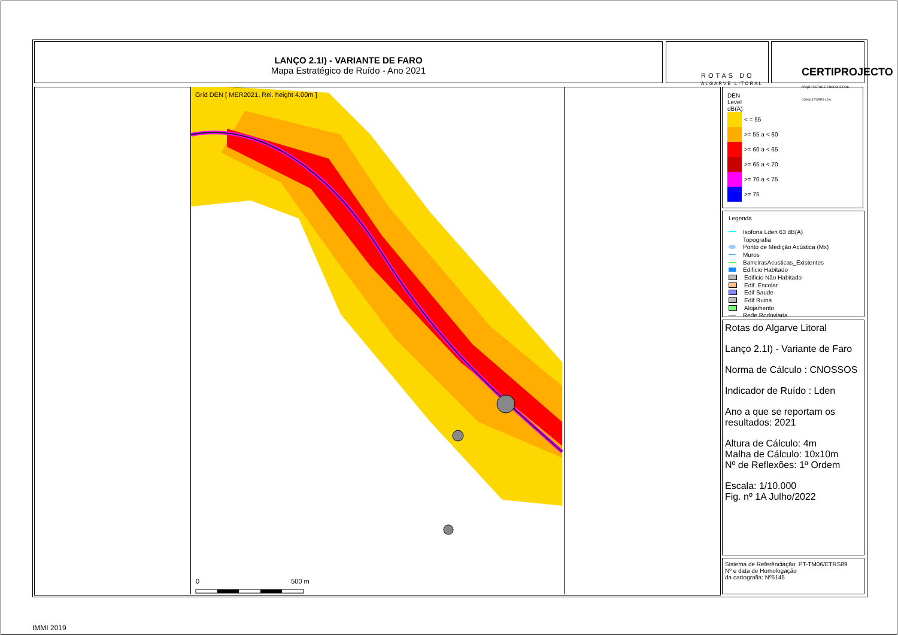LANÇO 2.1I) - VARIANTE DE FARO
Mapa Estratégico de Ruído - Ano 2021
ROTAS DO
ALGARVE LITORAL
CERTIPROJECTO
ARQUITECTOS E ENGENHEIROS CONSULTORES LDA.
Grid DEN [ MER2021, Rel. height 4.00m ]
0 500 m
DEN
Level
dB(A)
< = 55
>= 55 a < 60
>= 60 a < 65
>= 65 a < 70
>= 70 a < 75
>= 75
Legenda
Isofona Lden 63 dB(A)
Topografia
Ponto de Medição Acústica (Mx)
Muros
BarreirasAcusticas_Existentes
Edificio Habitado
Edificio Não Habitado
Edif. Escolar
Edif Saude
Edif Ruina
Alojamento
Rede Rodoviaria
Rotas do Algarve Litoral
Lanço 2.1I) - Variante de Faro
Norma de Cálculo : CNOSSOS
Indicador de Ruído : Lden
Ano a que se reportam os resultados: 2021
Altura de Cálculo: 4m
Malha de Cálculo: 10x10m
Nº de Reflexões: 1ª Ordem
Escala: 1/10.000
Fig. nº 1A Julho/2022
Sistema de Referênciação: PT-TM06/ETRS89
Nº e data de Homologação
da cartografia: Nº5145
IMMI 2019